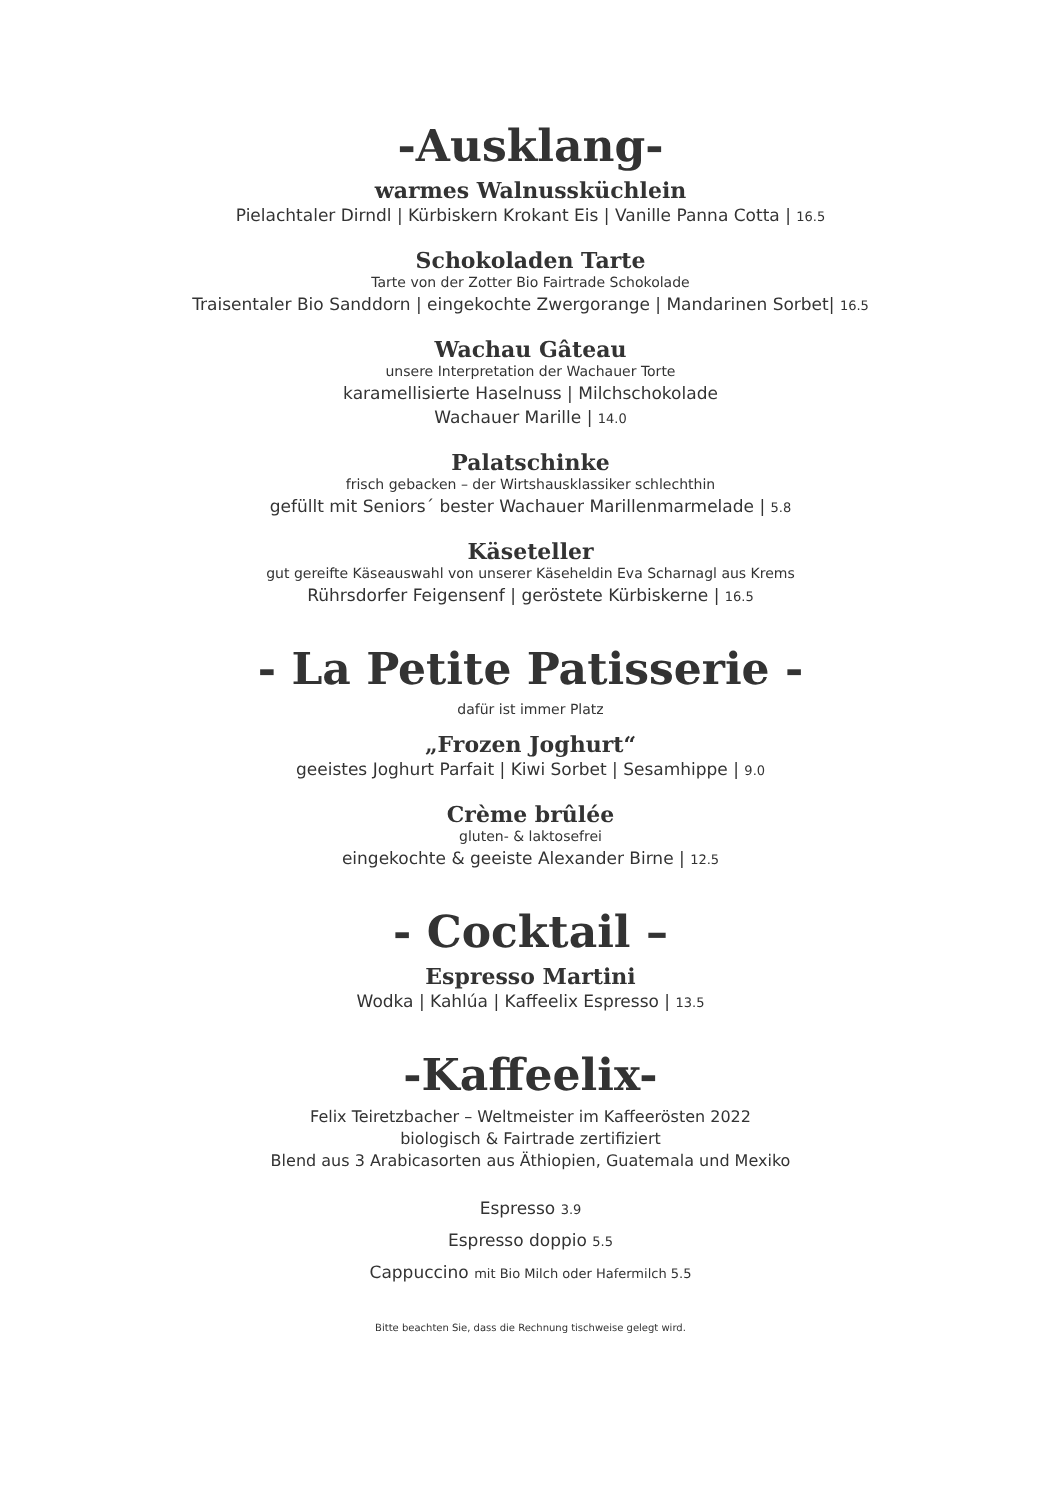-Ausklang-
warmes Walnussküchlein
Pielachtaler Dirndl | Kürbiskern Krokant Eis | Vanille Panna Cotta | 16.5
Schokoladen Tarte
Tarte von der Zotter Bio Fairtrade Schokolade
Traisentaler Bio Sanddorn | eingekochte Zwergorange | Mandarinen Sorbet| 16.5
Wachau Gâteau
unsere Interpretation der Wachauer Torte
karamellisierte Haselnuss | Milchschokolade
Wachauer Marille | 14.0
Palatschinke
frisch gebacken – der Wirtshausklassiker schlechthin
gefüllt mit Seniors´ bester Wachauer Marillenmarmelade | 5.8
Käseteller
gut gereifte Käseauswahl von unserer Käseheldin Eva Scharnagl aus Krems
Rührsdorfer Feigensenf | geröstete Kürbiskerne | 16.5
- La Petite Patisserie -
dafür ist immer Platz
„Frozen Joghurt“
geeistes Joghurt Parfait | Kiwi Sorbet | Sesamhippe | 9.0
Crème brûlée
gluten- & laktosefrei
eingekochte & geeiste Alexander Birne | 12.5
- Cocktail –
Espresso Martini
Wodka | Kahlúa | Kaffeelix Espresso | 13.5
-Kaffeelix-
Felix Teiretzbacher – Weltmeister im Kaffeerösten 2022
biologisch & Fairtrade zertifiziert
Blend aus 3 Arabicasorten aus Äthiopien, Guatemala und Mexiko
Espresso 3.9
Espresso doppio 5.5
Cappuccino mit Bio Milch oder Hafermilch 5.5
Bitte beachten Sie, dass die Rechnung tischweise gelegt wird.